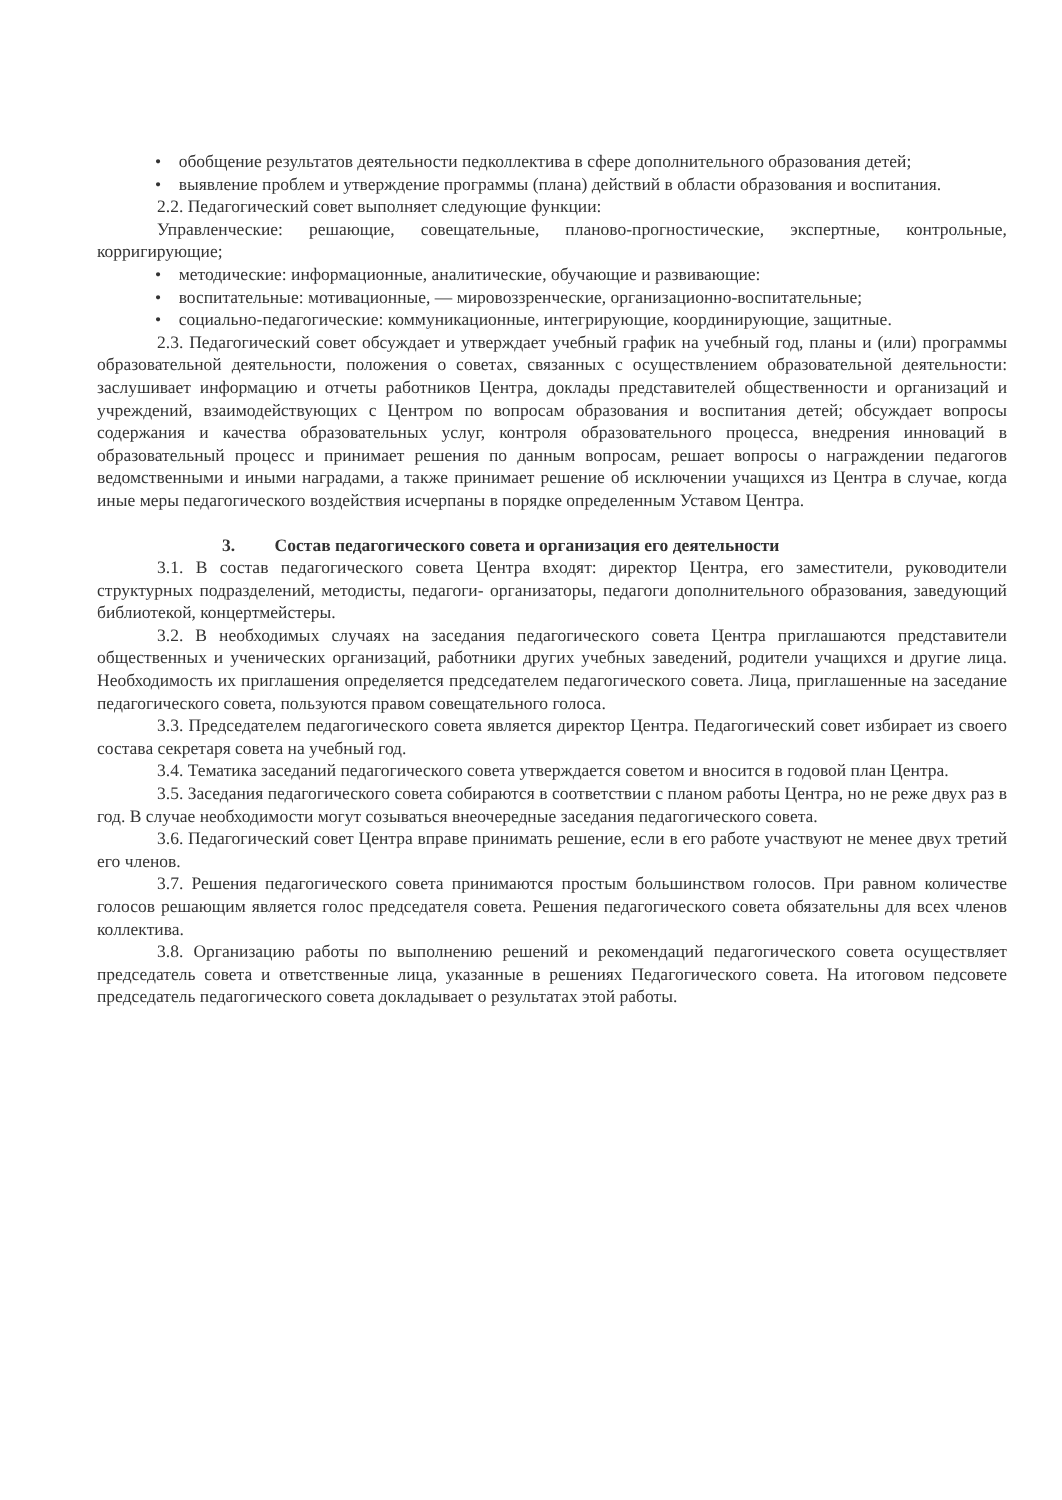• обобщение результатов деятельности педколлектива в сфере дополнительного образования детей;
• выявление проблем и утверждение программы (плана) действий в области образования и воспитания.
2.2. Педагогический совет выполняет следующие функции:
Управленческие: решающие, совещательные, планово-прогностические, экспертные, контрольные, корригирующие;
• методические: информационные, аналитические, обучающие и развивающие:
• воспитательные: мотивационные, — мировоззренческие, организационно-воспитательные;
• социально-педагогические: коммуникационные, интегрирующие, координирующие, защитные.
2.3. Педагогический совет обсуждает и утверждает учебный график на учебный год, планы и (или) программы образовательной деятельности, положения о советах, связанных с осуществлением образовательной деятельности: заслушивает информацию и отчеты работников Центра, доклады представителей общественности и организаций и учреждений, взаимодействующих с Центром по вопросам образования и воспитания детей; обсуждает вопросы содержания и качества образовательных услуг, контроля образовательного процесса, внедрения инноваций в образовательный процесс и принимает решения по данным вопросам, решает вопросы о награждении педагогов ведомственными и иными наградами, а также принимает решение об исключении учащихся из Центра в случае, когда иные меры педагогического воздействия исчерпаны в порядке определенным Уставом Центра.
3. Состав педагогического совета и организация его деятельности
3.1. В состав педагогического совета Центра входят: директор Центра, его заместители, руководители структурных подразделений, методисты, педагоги- организаторы, педагоги дополнительного образования, заведующий библиотекой, концертмейстеры.
3.2. В необходимых случаях на заседания педагогического совета Центра приглашаются представители общественных и ученических организаций, работники других учебных заведений, родители учащихся и другие лица. Необходимость их приглашения определяется председателем педагогического совета. Лица, приглашенные на заседание педагогического совета, пользуются правом совещательного голоса.
3.3. Председателем педагогического совета является директор Центра. Педагогический совет избирает из своего состава секретаря совета на учебный год.
3.4. Тематика заседаний педагогического совета утверждается советом и вносится в годовой план Центра.
3.5. Заседания педагогического совета собираются в соответствии с планом работы Центра, но не реже двух раз в год. В случае необходимости могут созываться внеочередные заседания педагогического совета.
3.6. Педагогический совет Центра вправе принимать решение, если в его работе участвуют не менее двух третий его членов.
3.7. Решения педагогического совета принимаются простым большинством голосов. При равном количестве голосов решающим является голос председателя совета. Решения педагогического совета обязательны для всех членов коллектива.
3.8. Организацию работы по выполнению решений и рекомендаций педагогического совета осуществляет председатель совета и ответственные лица, указанные в решениях Педагогического совета. На итоговом педсовете председатель педагогического совета докладывает о результатах этой работы.